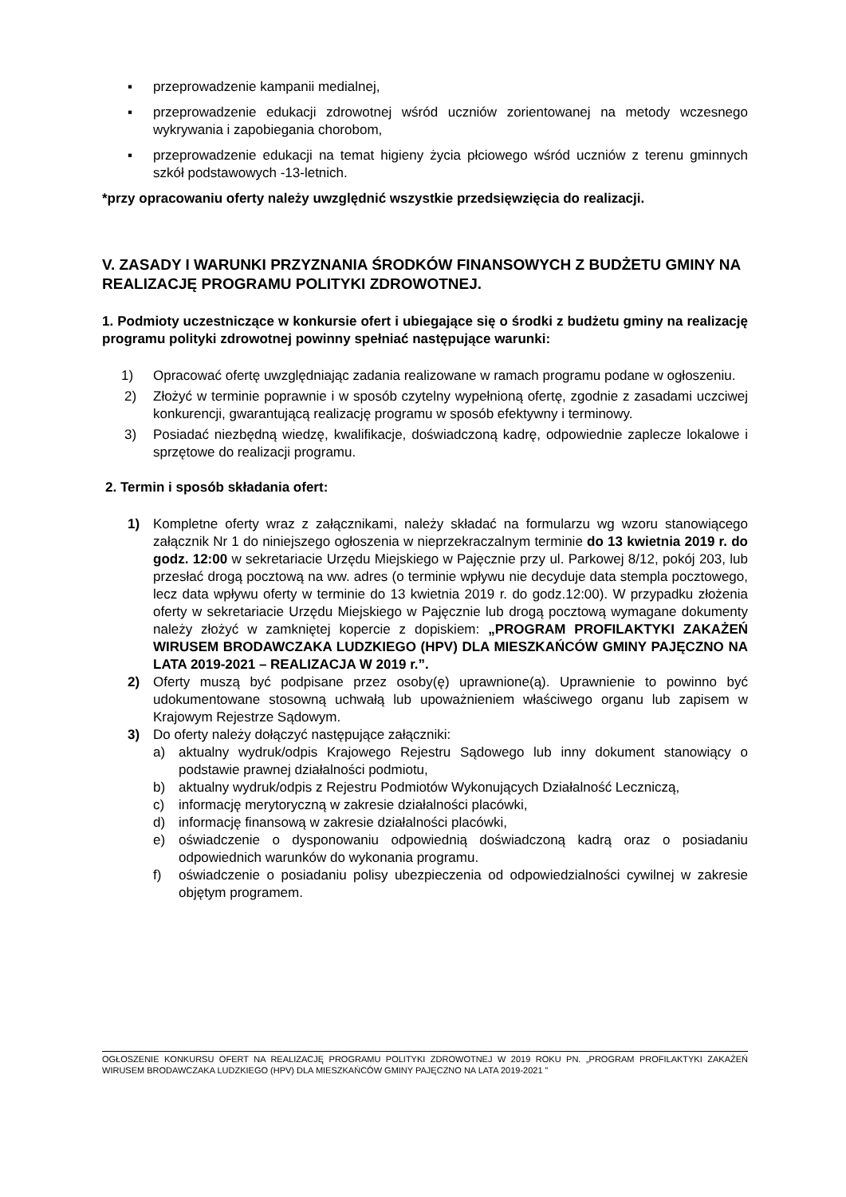▪ przeprowadzenie kampanii medialnej,
▪ przeprowadzenie edukacji zdrowotnej wśród uczniów zorientowanej na metody wczesnego wykrywania i zapobiegania chorobom,
▪ przeprowadzenie edukacji na temat higieny życia płciowego wśród uczniów z terenu gminnych szkół podstawowych -13-letnich.
*przy opracowaniu oferty należy uwzględnić wszystkie przedsięwzięcia do realizacji.
V. ZASADY I WARUNKI PRZYZNANIA ŚRODKÓW FINANSOWYCH Z BUDŻETU GMINY NA REALIZACJĘ PROGRAMU POLITYKI ZDROWOTNEJ.
1. Podmioty uczestniczące w konkursie ofert i ubiegające się o środki z budżetu gminy na realizację programu polityki zdrowotnej powinny spełniać następujące warunki:
1) Opracować ofertę uwzględniając zadania realizowane w ramach programu podane w ogłoszeniu.
2) Złożyć w terminie poprawnie i w sposób czytelny wypełnioną ofertę, zgodnie z zasadami uczciwej konkurencji, gwarantującą realizację programu w sposób efektywny i terminowy.
3) Posiadać niezbędną wiedzę, kwalifikacje, doświadczoną kadrę, odpowiednie zaplecze lokalowe i sprzętowe do realizacji programu.
2. Termin i sposób składania ofert:
1) Kompletne oferty wraz z załącznikami, należy składać na formularzu wg wzoru stanowiącego załącznik Nr 1 do niniejszego ogłoszenia w nieprzekraczalnym terminie do 13 kwietnia 2019 r. do godz. 12:00 w sekretariacie Urzędu Miejskiego w Pajęcznie przy ul. Parkowej 8/12, pokój 203, lub przesłać drogą pocztową na ww. adres (o terminie wpływu nie decyduje data stempla pocztowego, lecz data wpływu oferty w terminie do 13 kwietnia 2019 r. do godz.12:00). W przypadku złożenia oferty w sekretariacie Urzędu Miejskiego w Pajęcznie lub drogą pocztową wymagane dokumenty należy złożyć w zamkniętej kopercie z dopiskiem: „PROGRAM PROFILAKTYKI ZAKAŻEŃ WIRUSEM BRODAWCZAKA LUDZKIEGO (HPV) DLA MIESZKAŃCÓW GMINY PAJĘCZNO NA LATA 2019-2021 – REALIZACJA W 2019 r.”.
2) Oferty muszą być podpisane przez osoby(ę) uprawnione(ą). Uprawnienie to powinno być udokumentowane stosowną uchwałą lub upoważnieniem właściwego organu lub zapisem w Krajowym Rejestrze Sądowym.
3) Do oferty należy dołączyć następujące załączniki:
a) aktualny wydruk/odpis Krajowego Rejestru Sądowego lub inny dokument stanowiący o podstawie prawnej działalności podmiotu,
b) aktualny wydruk/odpis z Rejestru Podmiotów Wykonujących Działalność Leczniczą,
c) informację merytoryczną w zakresie działalności placówki,
d) informację finansową w zakresie działalności placówki,
e) oświadczenie o dysponowaniu odpowiednią doświadczoną kadrą oraz o posiadaniu odpowiednich warunków do wykonania programu.
f) oświadczenie o posiadaniu polisy ubezpieczenia od odpowiedzialności cywilnej w zakresie objętym programem.
OGŁOSZENIE KONKURSU OFERT NA REALIZACJĘ PROGRAMU POLITYKI ZDROWOTNEJ W 2019 ROKU PN. „PROGRAM PROFILAKTYKI ZAKAŻEŃ WIRUSEM BRODAWCZAKA LUDZKIEGO (HPV) DLA MIESZKAŃCÓW GMINY PAJĘCZNO NA LATA 2019-2021 ”